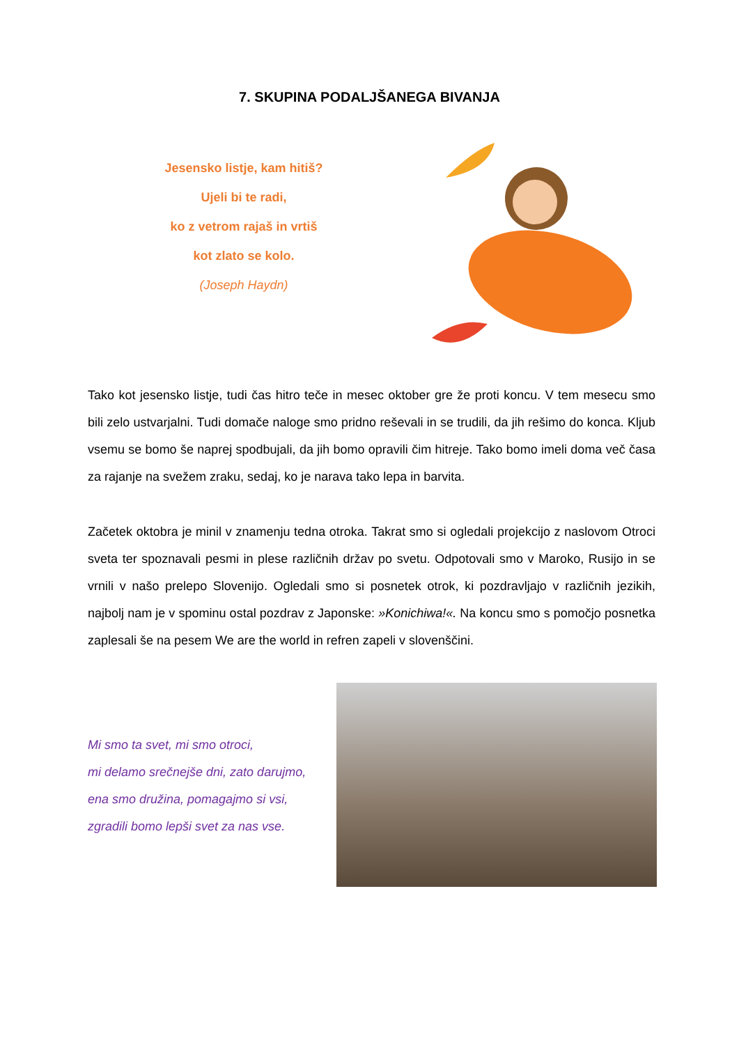7. SKUPINA PODALJŠANEGA BIVANJA
Jesensko listje, kam hitiš?
Ujeli bi te radi,
ko z vetrom rajaš in vrtiš
kot zlato se kolo.
(Joseph Haydn)
Tako kot jesensko listje, tudi čas hitro teče in mesec oktober gre že proti koncu. V tem mesecu smo bili zelo ustvarjalni. Tudi domače naloge smo pridno reševali in se trudili, da jih rešimo do konca. Kljub vsemu se bomo še naprej spodbujali, da jih bomo opravili čim hitreje. Tako bomo imeli doma več časa za rajanje na svežem zraku, sedaj, ko je narava tako lepa in barvita.
Začetek oktobra je minil v znamenju tedna otroka. Takrat smo si ogledali projekcijo z naslovom Otroci sveta ter spoznavali pesmi in plese različnih držav po svetu. Odpotovali smo v Maroko, Rusijo in se vrnili v našo prelepo Slovenijo. Ogledali smo si posnetek otrok, ki pozdravljajo v različnih jezikih, najbolj nam je v spominu ostal pozdrav z Japonske: »Konichiwa!«. Na koncu smo s pomočjo posnetka zaplesali še na pesem We are the world in refren zapeli v slovenščini.
Mi smo ta svet, mi smo otroci,
mi delamo srečnejše dni, zato darujmo,
ena smo družina, pomagajmo si vsi,
zgradili bomo lepši svet za nas vse.